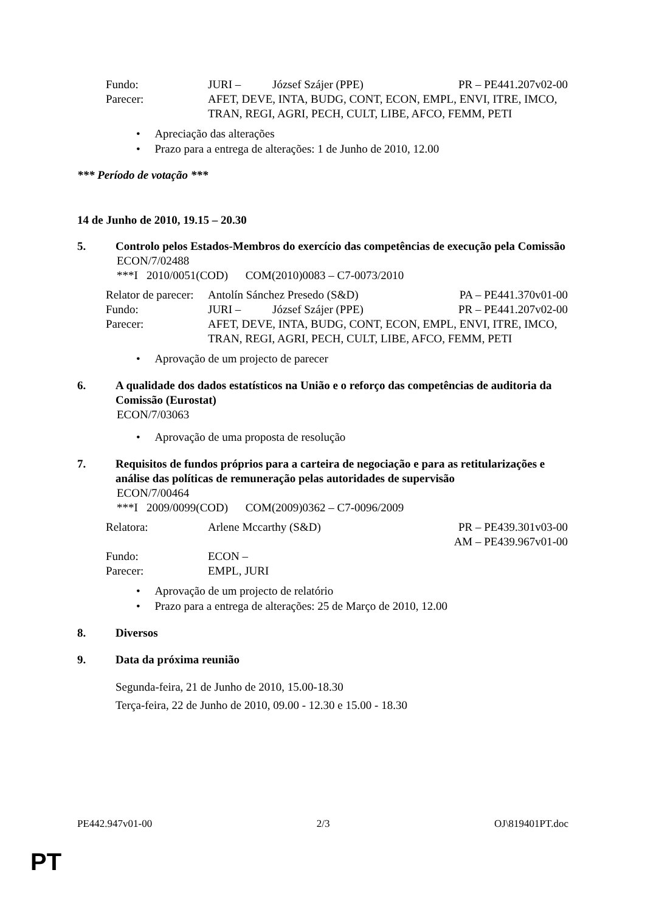| Fundo: | JURI – | József Szájer (PPE) | PR – PE441.207v02-00 |
| Parecer: | AFET, DEVE, INTA, BUDG, CONT, ECON, EMPL, ENVI, ITRE, IMCO, TRAN, REGI, AGRI, PECH, CULT, LIBE, AFCO, FEMM, PETI | | |
• Apreciação das alterações
• Prazo para a entrega de alterações: 1 de Junho de 2010, 12.00
*** Período de votação ***
14 de Junho de 2010, 19.15 – 20.30
5. Controlo pelos Estados-Membros do exercício das competências de execução pela Comissão
ECON/7/02488
***I 2010/0051(COD) COM(2010)0083 – C7-0073/2010
| Relator de parecer: | Antolín Sánchez Presedo (S&D) | | PA – PE441.370v01-00 |
| Fundo: | JURI – | József Szájer (PPE) | PR – PE441.207v02-00 |
| Parecer: | AFET, DEVE, INTA, BUDG, CONT, ECON, EMPL, ENVI, ITRE, IMCO, TRAN, REGI, AGRI, PECH, CULT, LIBE, AFCO, FEMM, PETI | | |
• Aprovação de um projecto de parecer
6. A qualidade dos dados estatísticos na União e o reforço das competências de auditoria da Comissão (Eurostat)
ECON/7/03063
• Aprovação de uma proposta de resolução
7. Requisitos de fundos próprios para a carteira de negociação e para as retitularizações e análise das políticas de remuneração pelas autoridades de supervisão
ECON/7/00464
***I 2009/0099(COD) COM(2009)0362 – C7-0096/2009
| Relatora: | Arlene Mccarthy (S&D) | PR – PE439.301v03-00 AM – PE439.967v01-00 |
| Fundo: | ECON – | |
| Parecer: | EMPL, JURI | |
• Aprovação de um projecto de relatório
• Prazo para a entrega de alterações: 25 de Março de 2010, 12.00
8. Diversos
9. Data da próxima reunião
Segunda-feira, 21 de Junho de 2010, 15.00-18.30
Terça-feira, 22 de Junho de 2010, 09.00 - 12.30 e 15.00 - 18.30
PE442.947v01-00 2/3 OJ\819401PT.doc
PT